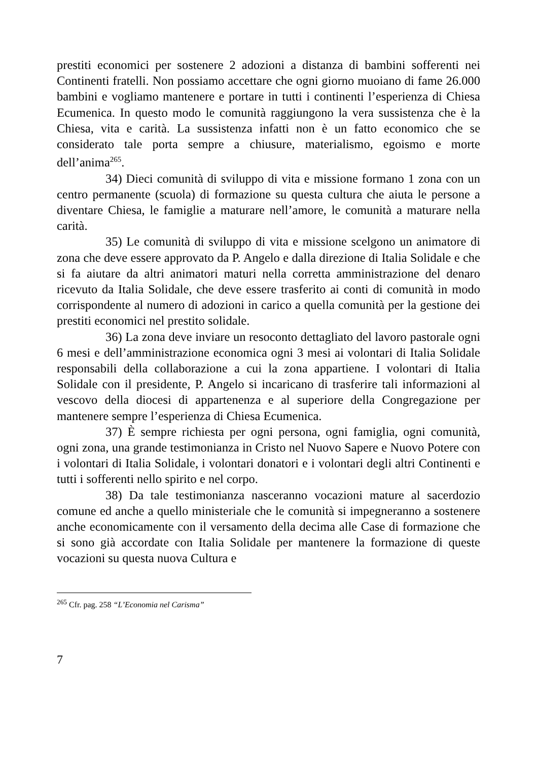prestiti economici per sostenere 2 adozioni a distanza di bambini sofferenti nei Continenti fratelli. Non possiamo accettare che ogni giorno muoiano di fame 26.000 bambini e vogliamo mantenere e portare in tutti i continenti l’esperienza di Chiesa Ecumenica. In questo modo le comunità raggiungono la vera sussistenza che è la Chiesa, vita e carità. La sussistenza infatti non è un fatto economico che se considerato tale porta sempre a chiusure, materialismo, egoismo e morte dell’anima<sup>265</sup>.
34) Dieci comunità di sviluppo di vita e missione formano 1 zona con un centro permanente (scuola) di formazione su questa cultura che aiuta le persone a diventare Chiesa, le famiglie a maturare nell’amore, le comunità a maturare nella carità.
35) Le comunità di sviluppo di vita e missione scelgono un animatore di zona che deve essere approvato da P. Angelo e dalla direzione di Italia Solidale e che si fa aiutare da altri animatori maturi nella corretta amministrazione del denaro ricevuto da Italia Solidale, che deve essere trasferito ai conti di comunità in modo corrispondente al numero di adozioni in carico a quella comunità per la gestione dei prestiti economici nel prestito solidale.
36) La zona deve inviare un resoconto dettagliato del lavoro pastorale ogni 6 mesi e dell’amministrazione economica ogni 3 mesi ai volontari di Italia Solidale responsabili della collaborazione a cui la zona appartiene. I volontari di Italia Solidale con il presidente, P. Angelo si incaricano di trasferire tali informazioni al vescovo della diocesi di appartenenza e al superiore della Congregazione per mantenere sempre l’esperienza di Chiesa Ecumenica.
37) È sempre richiesta per ogni persona, ogni famiglia, ogni comunità, ogni zona, una grande testimonianza in Cristo nel Nuovo Sapere e Nuovo Potere con i volontari di Italia Solidale, i volontari donatori e i volontari degli altri Continenti e tutti i sofferenti nello spirito e nel corpo.
38) Da tale testimonianza nasceranno vocazioni mature al sacerdozio comune ed anche a quello ministeriale che le comunità si impegneranno a sostenere anche economicamente con il versamento della decima alle Case di formazione che si sono già accordate con Italia Solidale per mantenere la formazione di queste vocazioni su questa nuova Cultura e
<sup>265</sup> Cfr. pag. 258 “L’Economia nel Carisma”
7